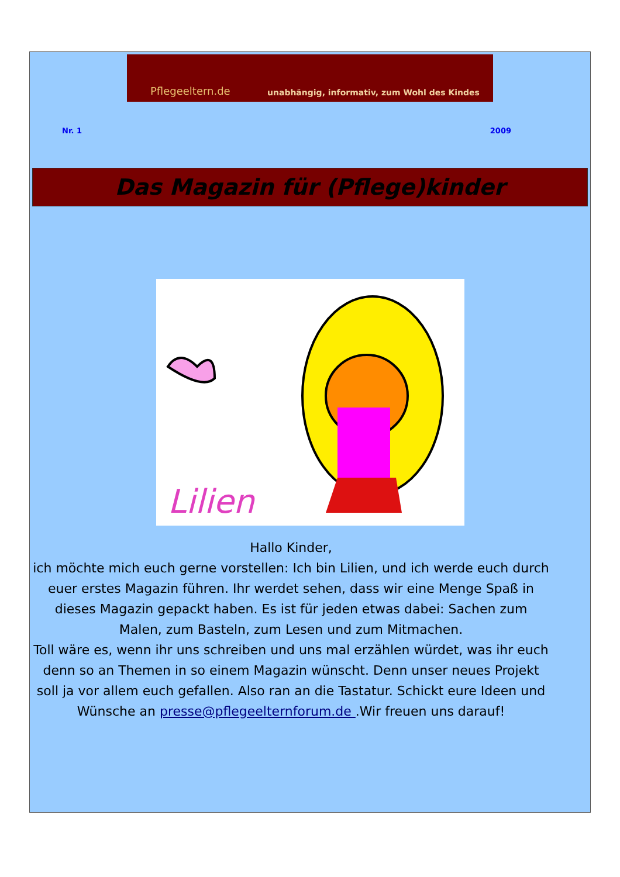Pflegeeltern.de unabhängig, informativ, zum Wohl des Kindes
Nr. 1 2009
Das Magazin für (Pflege)kinder
Lilien
Hallo Kinder,
ich möchte mich euch gerne vorstellen: Ich bin Lilien, und ich werde euch durch euer erstes Magazin führen. Ihr werdet sehen, dass wir eine Menge Spaß in dieses Magazin gepackt haben. Es ist für jeden etwas dabei: Sachen zum Malen, zum Basteln, zum Lesen und zum Mitmachen.
Toll wäre es, wenn ihr uns schreiben und uns mal erzählen würdet, was ihr euch denn so an Themen in so einem Magazin wünscht. Denn unser neues Projekt soll ja vor allem euch gefallen. Also ran an die Tastatur. Schickt eure Ideen und Wünsche an presse@pflegeelternforum.de .Wir freuen uns darauf!